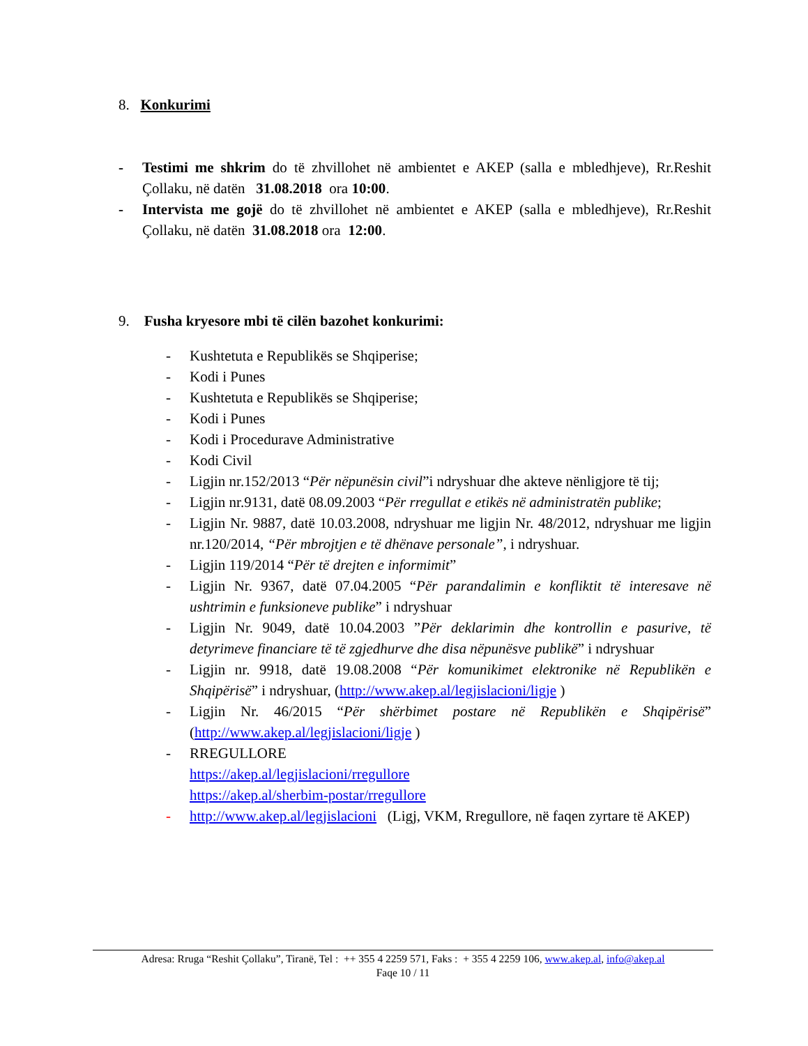8. Konkurimi
- Testimi me shkrim do të zhvillohet në ambientet e AKEP (salla e mbledhjeve), Rr.Reshit Çollaku, në datën 31.08.2018 ora 10:00.
- Intervista me gojë do të zhvillohet në ambientet e AKEP (salla e mbledhjeve), Rr.Reshit Çollaku, në datën 31.08.2018 ora 12:00.
9. Fusha kryesore mbi të cilën bazohet konkurimi:
- Kushtetuta e Republikës se Shqiperise;
- Kodi i Punes
- Kushtetuta e Republikës se Shqiperise;
- Kodi i Punes
- Kodi i Procedurave Administrative
- Kodi Civil
- Ligjin nr.152/2013 “Për nëpunësin civil”i ndryshuar dhe akteve nënligjore të tij;
- Ligjin nr.9131, datë 08.09.2003 “Për rregullat e etikës në administratën publike;
- Ligjin Nr. 9887, datë 10.03.2008, ndryshuar me ligjin Nr. 48/2012, ndryshuar me ligjin nr.120/2014, “Për mbrojtjen e të dhënave personale”, i ndryshuar.
- Ligjin 119/2014 “Për të drejten e informimit”
- Ligjin Nr. 9367, datë 07.04.2005 “Për parandalimin e konfliktit të interesave në ushtrimin e funksioneve publike” i ndryshuar
- Ligjin Nr. 9049, datë 10.04.2003 ”Për deklarimin dhe kontrollin e pasurive, të detyrimeve financiare të të zgjedhurve dhe disa nëpunësve publikë” i ndryshuar
- Ligjin nr. 9918, datë 19.08.2008 “Për komunikimet elektronike në Republikën e Shqipërisë” i ndryshuar, (http://www.akep.al/legjislacioni/ligje )
- Ligjin Nr. 46/2015 “Për shërbimet postare në Republikën e Shqipërisë” (http://www.akep.al/legjislacioni/ligje )
- RREGULLORE
https://akep.al/legjislacioni/rregullore
https://akep.al/sherbim-postar/rregullore
- http://www.akep.al/legjislacioni (Ligj, VKM, Rregullore, në faqen zyrtare të AKEP)
Adresa: Rruga “Reshit Çollaku”, Tiranë, Tel : ++ 355 4 2259 571, Faks : + 355 4 2259 106, www.akep.al, info@akep.al
Faqe 10 / 11